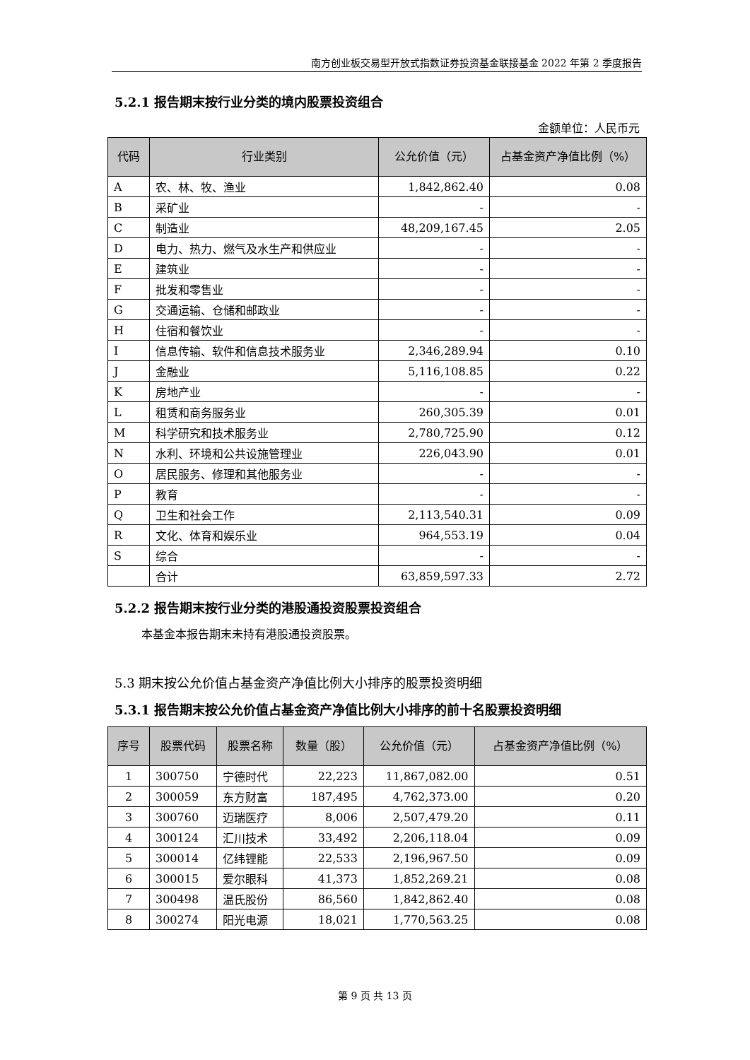南方创业板交易型开放式指数证券投资基金联接基金 2022 年第 2 季度报告
5.2.1 报告期末按行业分类的境内股票投资组合
金额单位：人民币元
| 代码 | 行业类别 | 公允价值（元） | 占基金资产净值比例（%） |
| --- | --- | --- | --- |
| A | 农、林、牧、渔业 | 1,842,862.40 | 0.08 |
| B | 采矿业 | - | - |
| C | 制造业 | 48,209,167.45 | 2.05 |
| D | 电力、热力、燃气及水生产和供应业 | - | - |
| E | 建筑业 | - | - |
| F | 批发和零售业 | - | - |
| G | 交通运输、仓储和邮政业 | - | - |
| H | 住宿和餐饮业 | - | - |
| I | 信息传输、软件和信息技术服务业 | 2,346,289.94 | 0.10 |
| J | 金融业 | 5,116,108.85 | 0.22 |
| K | 房地产业 | - | - |
| L | 租赁和商务服务业 | 260,305.39 | 0.01 |
| M | 科学研究和技术服务业 | 2,780,725.90 | 0.12 |
| N | 水利、环境和公共设施管理业 | 226,043.90 | 0.01 |
| O | 居民服务、修理和其他服务业 | - | - |
| P | 教育 | - | - |
| Q | 卫生和社会工作 | 2,113,540.31 | 0.09 |
| R | 文化、体育和娱乐业 | 964,553.19 | 0.04 |
| S | 综合 | - | - |
| | 合计 | 63,859,597.33 | 2.72 |
5.2.2 报告期末按行业分类的港股通投资股票投资组合
本基金本报告期末未持有港股通投资股票。
5.3 期末按公允价值占基金资产净值比例大小排序的股票投资明细
5.3.1 报告期末按公允价值占基金资产净值比例大小排序的前十名股票投资明细
| 序号 | 股票代码 | 股票名称 | 数量（股） | 公允价值（元） | 占基金资产净值比例（%） |
| --- | --- | --- | --- | --- | --- |
| 1 | 300750 | 宁德时代 | 22,223 | 11,867,082.00 | 0.51 |
| 2 | 300059 | 东方财富 | 187,495 | 4,762,373.00 | 0.20 |
| 3 | 300760 | 迈瑞医疗 | 8,006 | 2,507,479.20 | 0.11 |
| 4 | 300124 | 汇川技术 | 33,492 | 2,206,118.04 | 0.09 |
| 5 | 300014 | 亿纬锂能 | 22,533 | 2,196,967.50 | 0.09 |
| 6 | 300015 | 爱尔眼科 | 41,373 | 1,852,269.21 | 0.08 |
| 7 | 300498 | 温氏股份 | 86,560 | 1,842,862.40 | 0.08 |
| 8 | 300274 | 阳光电源 | 18,021 | 1,770,563.25 | 0.08 |
第 9 页 共 13 页